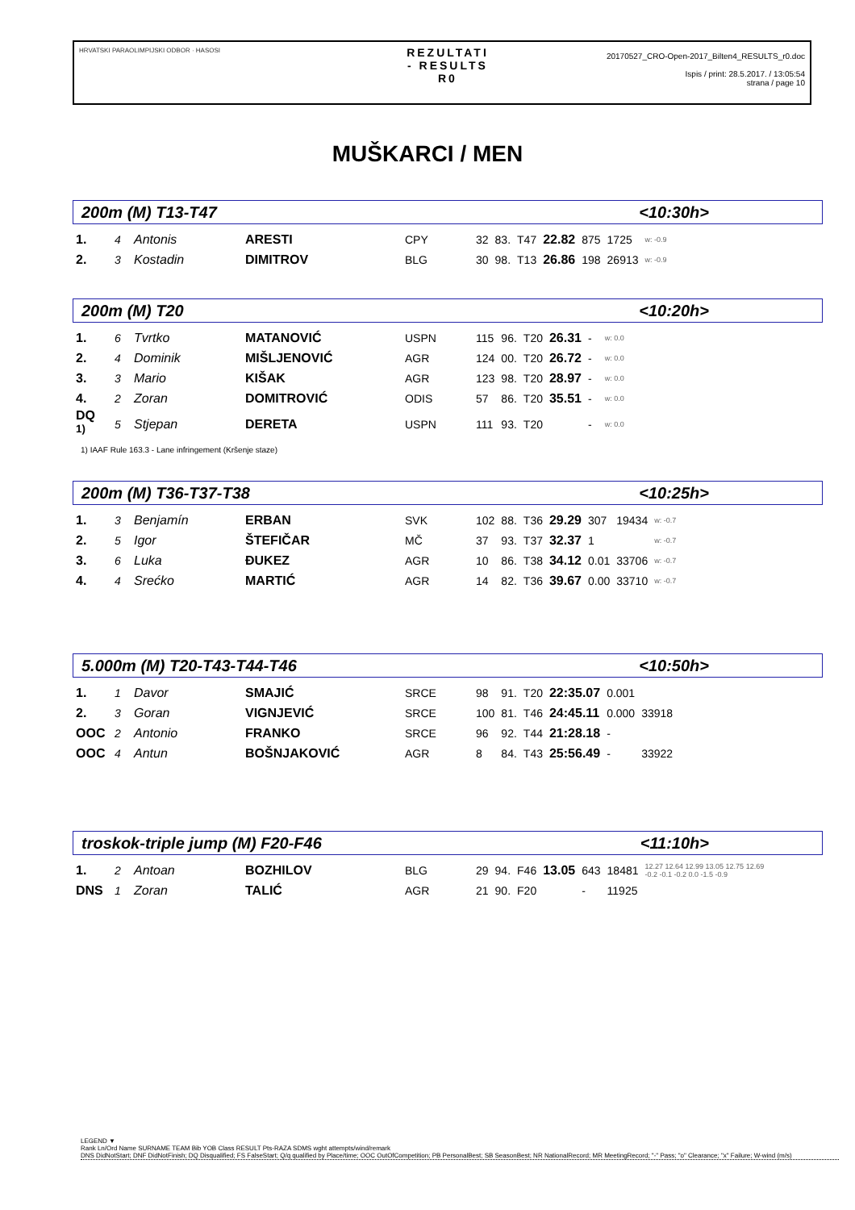HRVATSKI PARAOLIMPIJSKI ODBOR · HASOSI
REZULTATI
- RESULTS
R0
20170527_CRO-Open-2017_Bilten4_RESULTS_r0.doc
Ispis / print: 28.5.2017. / 13:05:54
strana / page 10
MUŠKARCI / MEN
200m (M) T13-T47 <10:30h>
| 1. | 4 | Antonis | ARESTI | CPY | 32 | 83. | T47 | 22.82 | 875 | 1725 | w: -0.9 |
| 2. | 3 | Kostadin | DIMITROV | BLG | 30 | 98. | T13 | 26.86 | 198 | 26913 | w: -0.9 |
200m (M) T20 <10:20h>
| 1. | 6 | Tvrtko | MATANOVIĆ | USPN | 115 | 96. | T20 | 26.31 | - | | w: 0.0 |
| 2. | 4 | Dominik | MIŠLJENOVIĆ | AGR | 124 | 00. | T20 | 26.72 | - | | w: 0.0 |
| 3. | 3 | Mario | KIŠAK | AGR | 123 | 98. | T20 | 28.97 | - | | w: 0.0 |
| 4. | 2 | Zoran | DOMITROVIĆ | ODIS | 57 | 86. | T20 | 35.51 | - | | w: 0.0 |
| DQ <sup>1)</sup> | 5 | Stjepan | DERETA | USPN | 111 | 93. | T20 | | - | | w: 0.0 |
1) IAAF Rule 163.3 - Lane infringement (Kršenje staze)
200m (M) T36-T37-T38 <10:25h>
| 1. | 3 | Benjamín | ERBAN | SVK | 102 | 88. | T36 | 29.29 | 307 | 19434 | w: -0.7 |
| 2. | 5 | Igor | ŠTEFIČAR | MČ | 37 | 93. | T37 | 32.37 | 1 | | w: -0.7 |
| 3. | 6 | Luka | ĐUKEZ | AGR | 10 | 86. | T38 | 34.12 | 0.01 | 33706 | w: -0.7 |
| 4. | 4 | Srećko | MARTIĆ | AGR | 14 | 82. | T36 | 39.67 | 0.00 | 33710 | w: -0.7 |
5.000m (M) T20-T43-T44-T46 <10:50h>
| 1. | 1 | Davor | SMAJIĆ | SRCE | 98 | 91. | T20 | 22:35.07 | 0.001 | |
| 2. | 3 | Goran | VIGNJEVIĆ | SRCE | 100 | 81. | T46 | 24:45.11 | 0.000 | 33918 |
| OOC | 2 | Antonio | FRANKO | SRCE | 96 | 92. | T44 | 21:28.18 | - | |
| OOC | 4 | Antun | BOŠNJAKOVIĆ | AGR | 8 | 84. | T43 | 25:56.49 | - | 33922 |
troskok-triple jump (M) F20-F46 <11:10h>
| 1. | 2 | Antoan | BOZHILOV | BLG | 29 | 94. | F46 | 13.05 | 643 | 18481 | 12.27 12.64 12.99 13.05 12.75 12.69 -0.2 -0.1 -0.2 0.0 -1.5 -0.9 |
| DNS | 1 | Zoran | TALIĆ | AGR | 21 | 90. | F20 | | - | 11925 | |
LEGEND ▼
Rank Ln/Ord Name SURNAME TEAM Bib YOB Class RESULT Pts-RAZA SDMS wght attempts/wind/remark
DNS DidNotStart; DNF DidNotFinish; DQ Disqualified; FS FalseStart; Q/q qualified by Place/time; OOC OutOfCompetition; PB PersonalBest; SB SeasonBest; NR NationalRecord; MR MeetingRecord; "-" Pass; "o" Clearance; "x" Failure; W-wind (m/s)